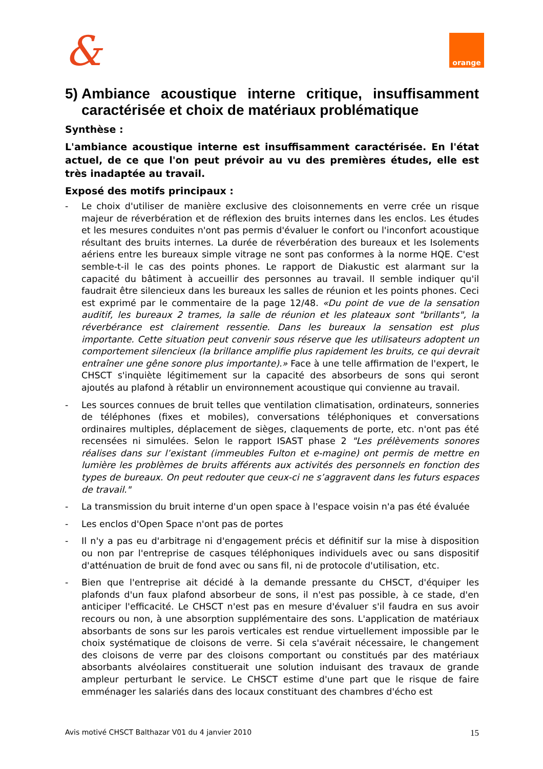& orange
5) Ambiance acoustique interne critique, insuffisamment caractérisée et choix de matériaux problématique
Synthèse :
L'ambiance acoustique interne est insuffisamment caractérisée. En l'état actuel, de ce que l'on peut prévoir au vu des premières études, elle est très inadaptée au travail.
Exposé des motifs principaux :
- Le choix d'utiliser de manière exclusive des cloisonnements en verre crée un risque majeur de réverbération et de réflexion des bruits internes dans les enclos. Les études et les mesures conduites n'ont pas permis d'évaluer le confort ou l'inconfort acoustique résultant des bruits internes. La durée de réverbération des bureaux et les Isolements aériens entre les bureaux simple vitrage ne sont pas conformes à la norme HQE. C'est semble-t-il le cas des points phones. Le rapport de Diakustic est alarmant sur la capacité du bâtiment à accueillir des personnes au travail. Il semble indiquer qu'il faudrait être silencieux dans les bureaux les salles de réunion et les points phones. Ceci est exprimé par le commentaire de la page 12/48. «Du point de vue de la sensation auditif, les bureaux 2 trames, la salle de réunion et les plateaux sont "brillants", la réverbérance est clairement ressentie. Dans les bureaux la sensation est plus importante. Cette situation peut convenir sous réserve que les utilisateurs adoptent un comportement silencieux (la brillance amplifie plus rapidement les bruits, ce qui devrait entraîner une gêne sonore plus importante).» Face à une telle affirmation de l'expert, le CHSCT s'inquiète légitimement sur la capacité des absorbeurs de sons qui seront ajoutés au plafond à rétablir un environnement acoustique qui convienne au travail.
- Les sources connues de bruit telles que ventilation climatisation, ordinateurs, sonneries de téléphones (fixes et mobiles), conversations téléphoniques et conversations ordinaires multiples, déplacement de sièges, claquements de porte, etc. n'ont pas été recensées ni simulées. Selon le rapport ISAST phase 2 "Les prélèvements sonores réalises dans sur l’existant (immeubles Fulton et e-magine) ont permis de mettre en lumière les problèmes de bruits afférents aux activités des personnels en fonction des types de bureaux. On peut redouter que ceux-ci ne s’aggravent dans les futurs espaces de travail."
- La transmission du bruit interne d'un open space à l'espace voisin n'a pas été évaluée
- Les enclos d'Open Space n'ont pas de portes
- Il n'y a pas eu d'arbitrage ni d'engagement précis et définitif sur la mise à disposition ou non par l'entreprise de casques téléphoniques individuels avec ou sans dispositif d'atténuation de bruit de fond avec ou sans fil, ni de protocole d'utilisation, etc.
- Bien que l'entreprise ait décidé à la demande pressante du CHSCT, d'équiper les plafonds d'un faux plafond absorbeur de sons, il n'est pas possible, à ce stade, d'en anticiper l'efficacité. Le CHSCT n'est pas en mesure d'évaluer s'il faudra en sus avoir recours ou non, à une absorption supplémentaire des sons. L'application de matériaux absorbants de sons sur les parois verticales est rendue virtuellement impossible par le choix systématique de cloisons de verre. Si cela s'avérait nécessaire, le changement des cloisons de verre par des cloisons comportant ou constitués par des matériaux absorbants alvéolaires constituerait une solution induisant des travaux de grande ampleur perturbant le service. Le CHSCT estime d'une part que le risque de faire emménager les salariés dans des locaux constituant des chambres d'écho est
Avis motivé CHSCT Balthazar V01 du 4 janvier 2010 15